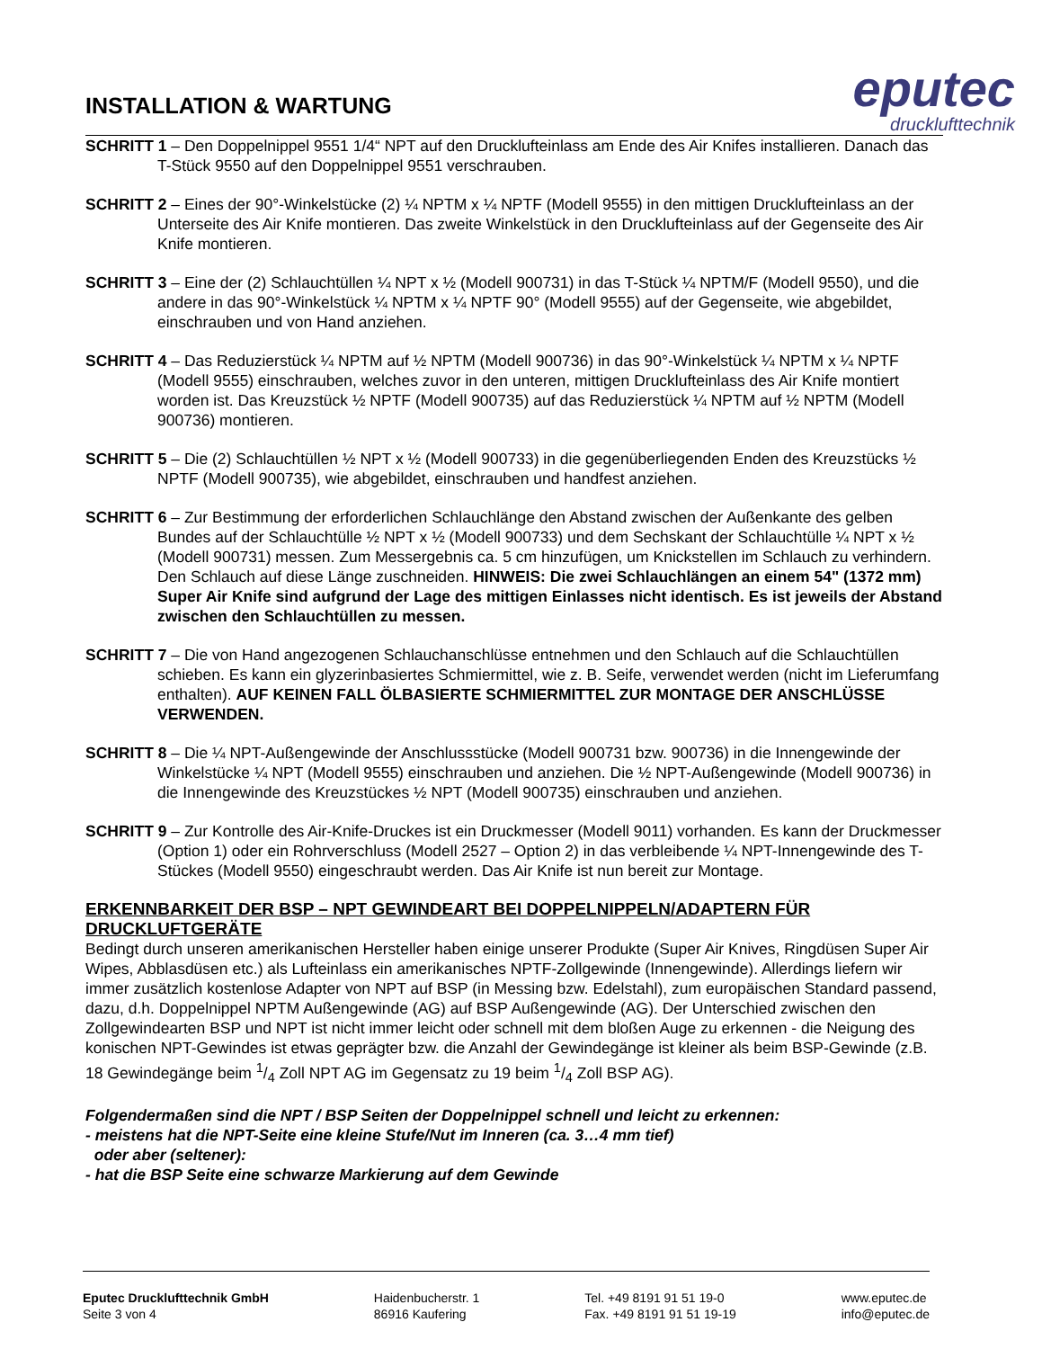INSTALLATION & WARTUNG
eputec
drucklufttechnik
SCHRITT 1 – Den Doppelnippel 9551 1/4“ NPT auf den Drucklufteinlass am Ende des Air Knifes installieren. Danach das T-Stück 9550 auf den Doppelnippel 9551 verschrauben.
SCHRITT 2 – Eines der 90°-Winkelstücke (2) ¼ NPTM x ¼ NPTF (Modell 9555) in den mittigen Drucklufteinlass an der Unterseite des Air Knife montieren. Das zweite Winkelstück in den Drucklufteinlass auf der Gegenseite des Air Knife montieren.
SCHRITT 3 – Eine der (2) Schlauchtüllen ¼ NPT x ½ (Modell 900731) in das T-Stück ¼ NPTM/F (Modell 9550), und die andere in das 90°-Winkelstück ¼ NPTM x ¼ NPTF 90° (Modell 9555) auf der Gegenseite, wie abgebildet, einschrauben und von Hand anziehen.
SCHRITT 4 – Das Reduzierstück ¼ NPTM auf ½ NPTM (Modell 900736) in das 90°-Winkelstück ¼ NPTM x ¼ NPTF (Modell 9555) einschrauben, welches zuvor in den unteren, mittigen Drucklufteinlass des Air Knife montiert worden ist. Das Kreuzstück ½ NPTF (Modell 900735) auf das Reduzierstück ¼ NPTM auf ½ NPTM (Modell 900736) montieren.
SCHRITT 5 – Die (2) Schlauchtüllen ½ NPT x ½ (Modell 900733) in die gegenüberliegenden Enden des Kreuzstücks ½ NPTF (Modell 900735), wie abgebildet, einschrauben und handfest anziehen.
SCHRITT 6 – Zur Bestimmung der erforderlichen Schlauchlänge den Abstand zwischen der Außenkante des gelben Bundes auf der Schlauchtülle ½ NPT x ½ (Modell 900733) und dem Sechskant der Schlauchtülle ¼ NPT x ½ (Modell 900731) messen. Zum Messergebnis ca. 5 cm hinzufügen, um Knickstellen im Schlauch zu verhindern. Den Schlauch auf diese Länge zuschneiden. HINWEIS: Die zwei Schlauchlängen an einem 54" (1372 mm) Super Air Knife sind aufgrund der Lage des mittigen Einlasses nicht identisch. Es ist jeweils der Abstand zwischen den Schlauchtüllen zu messen.
SCHRITT 7 – Die von Hand angezogenen Schlauchanschlüsse entnehmen und den Schlauch auf die Schlauchtüllen schieben. Es kann ein glyzerinbasiertes Schmiermittel, wie z. B. Seife, verwendet werden (nicht im Lieferumfang enthalten). AUF KEINEN FALL ÖLBASIERTE SCHMIERMITTEL ZUR MONTAGE DER ANSCHLÜSSE VERWENDEN.
SCHRITT 8 – Die ¼ NPT-Außengewinde der Anschlussstücke (Modell 900731 bzw. 900736) in die Innengewinde der Winkelstücke ¼ NPT (Modell 9555) einschrauben und anziehen. Die ½ NPT-Außengewinde (Modell 900736) in die Innengewinde des Kreuzstückes ½ NPT (Modell 900735) einschrauben und anziehen.
SCHRITT 9 – Zur Kontrolle des Air-Knife-Druckes ist ein Druckmesser (Modell 9011) vorhanden. Es kann der Druckmesser (Option 1) oder ein Rohrverschluss (Modell 2527 – Option 2) in das verbleibende ¼ NPT-Innengewinde des T-Stückes (Modell 9550) eingeschraubt werden. Das Air Knife ist nun bereit zur Montage.
ERKENNBARKEIT DER BSP – NPT GEWINDEART BEI DOPPELNIPPELN/ADAPTERN FÜR DRUCKLUFTGERÄTE
Bedingt durch unseren amerikanischen Hersteller haben einige unserer Produkte (Super Air Knives, Ringdüsen Super Air Wipes, Abblasdüsen etc.) als Lufteinlass ein amerikanisches NPTF-Zollgewinde (Innengewinde). Allerdings liefern wir immer zusätzlich kostenlose Adapter von NPT auf BSP (in Messing bzw. Edelstahl), zum europäischen Standard passend, dazu, d.h. Doppelnippel NPTM Außengewinde (AG) auf BSP Außengewinde (AG). Der Unterschied zwischen den Zollgewindearten BSP und NPT ist nicht immer leicht oder schnell mit dem bloßen Auge zu erkennen - die Neigung des konischen NPT-Gewindes ist etwas geprägter bzw. die Anzahl der Gewindegänge ist kleiner als beim BSP-Gewinde (z.B. 18 Gewindegänge beim 1/4 Zoll NPT AG im Gegensatz zu 19 beim 1/4 Zoll BSP AG).
Folgendermaßen sind die NPT / BSP Seiten der Doppelnippel schnell und leicht zu erkennen:
- meistens hat die NPT-Seite eine kleine Stufe/Nut im Inneren (ca. 3…4 mm tief)
oder aber (seltener):
- hat die BSP Seite eine schwarze Markierung auf dem Gewinde
Eputec Drucklufttechnik GmbH
Seite 3 von 4
Haidenbucherstr. 1
86916 Kaufering
Tel. +49 8191 91 51 19-0
Fax. +49 8191 91 51 19-19
www.eputec.de
info@eputec.de